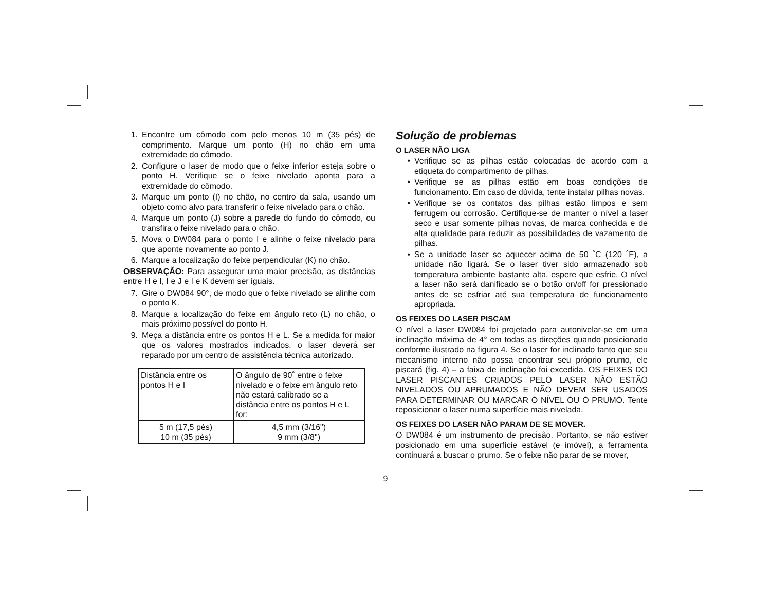1. Encontre um cômodo com pelo menos 10 m (35 pés) de comprimento. Marque um ponto (H) no chão em uma extremidade do cômodo.
2. Configure o laser de modo que o feixe inferior esteja sobre o ponto H. Verifique se o feixe nivelado aponta para a extremidade do cômodo.
3. Marque um ponto (I) no chão, no centro da sala, usando um objeto como alvo para transferir o feixe nivelado para o chão.
4. Marque um ponto (J) sobre a parede do fundo do cômodo, ou transfira o feixe nivelado para o chão.
5. Mova o DW084 para o ponto I e alinhe o feixe nivelado para que aponte novamente ao ponto J.
6. Marque a localização do feixe perpendicular (K) no chão.
OBSERVAÇÃO: Para assegurar uma maior precisão, as distâncias entre H e I, I e J e I e K devem ser iguais.
7. Gire o DW084 90°, de modo que o feixe nivelado se alinhe com o ponto K.
8. Marque a localização do feixe em ângulo reto (L) no chão, o mais próximo possível do ponto H.
9. Meça a distância entre os pontos H e L. Se a medida for maior que os valores mostrados indicados, o laser deverá ser reparado por um centro de assistência técnica autorizado.
| Distância entre os pontos H e I | O ângulo de 90˚ entre o feixe nivelado e o feixe em ângulo reto não estará calibrado se a distância entre os pontos H e L for: |
| 5 m (17,5 pés) 10 m (35 pés) | 4,5 mm (3/16") 9 mm (3/8") |
Solução de problemas
O LASER NÃO LIGA
• Verifique se as pilhas estão colocadas de acordo com a etiqueta do compartimento de pilhas.
• Verifique se as pilhas estão em boas condições de funcionamento. Em caso de dúvida, tente instalar pilhas novas.
• Verifique se os contatos das pilhas estão limpos e sem ferrugem ou corrosão. Certifique-se de manter o nível a laser seco e usar somente pilhas novas, de marca conhecida e de alta qualidade para reduzir as possibilidades de vazamento de pilhas.
• Se a unidade laser se aquecer acima de 50 ˚C (120 ˚F), a unidade não ligará. Se o laser tiver sido armazenado sob temperatura ambiente bastante alta, espere que esfrie. O nível a laser não será danificado se o botão on/off for pressionado antes de se esfriar até sua temperatura de funcionamento apropriada.
OS FEIXES DO LASER PISCAM
O nível a laser DW084 foi projetado para autonivelar-se em uma inclinação máxima de 4° em todas as direções quando posicionado conforme ilustrado na figura 4. Se o laser for inclinado tanto que seu mecanismo interno não possa encontrar seu próprio prumo, ele piscará (fig. 4) – a faixa de inclinação foi excedida. OS FEIXES DO LASER PISCANTES CRIADOS PELO LASER NÃO ESTÃO NIVELADOS OU APRUMADOS E NÃO DEVEM SER USADOS PARA DETERMINAR OU MARCAR O NÍVEL OU O PRUMO. Tente reposicionar o laser numa superfície mais nivelada.
OS FEIXES DO LASER NÃO PARAM DE SE MOVER.
O DW084 é um instrumento de precisão. Portanto, se não estiver posicionado em uma superfície estável (e imóvel), a ferramenta continuará a buscar o prumo. Se o feixe não parar de se mover,
9